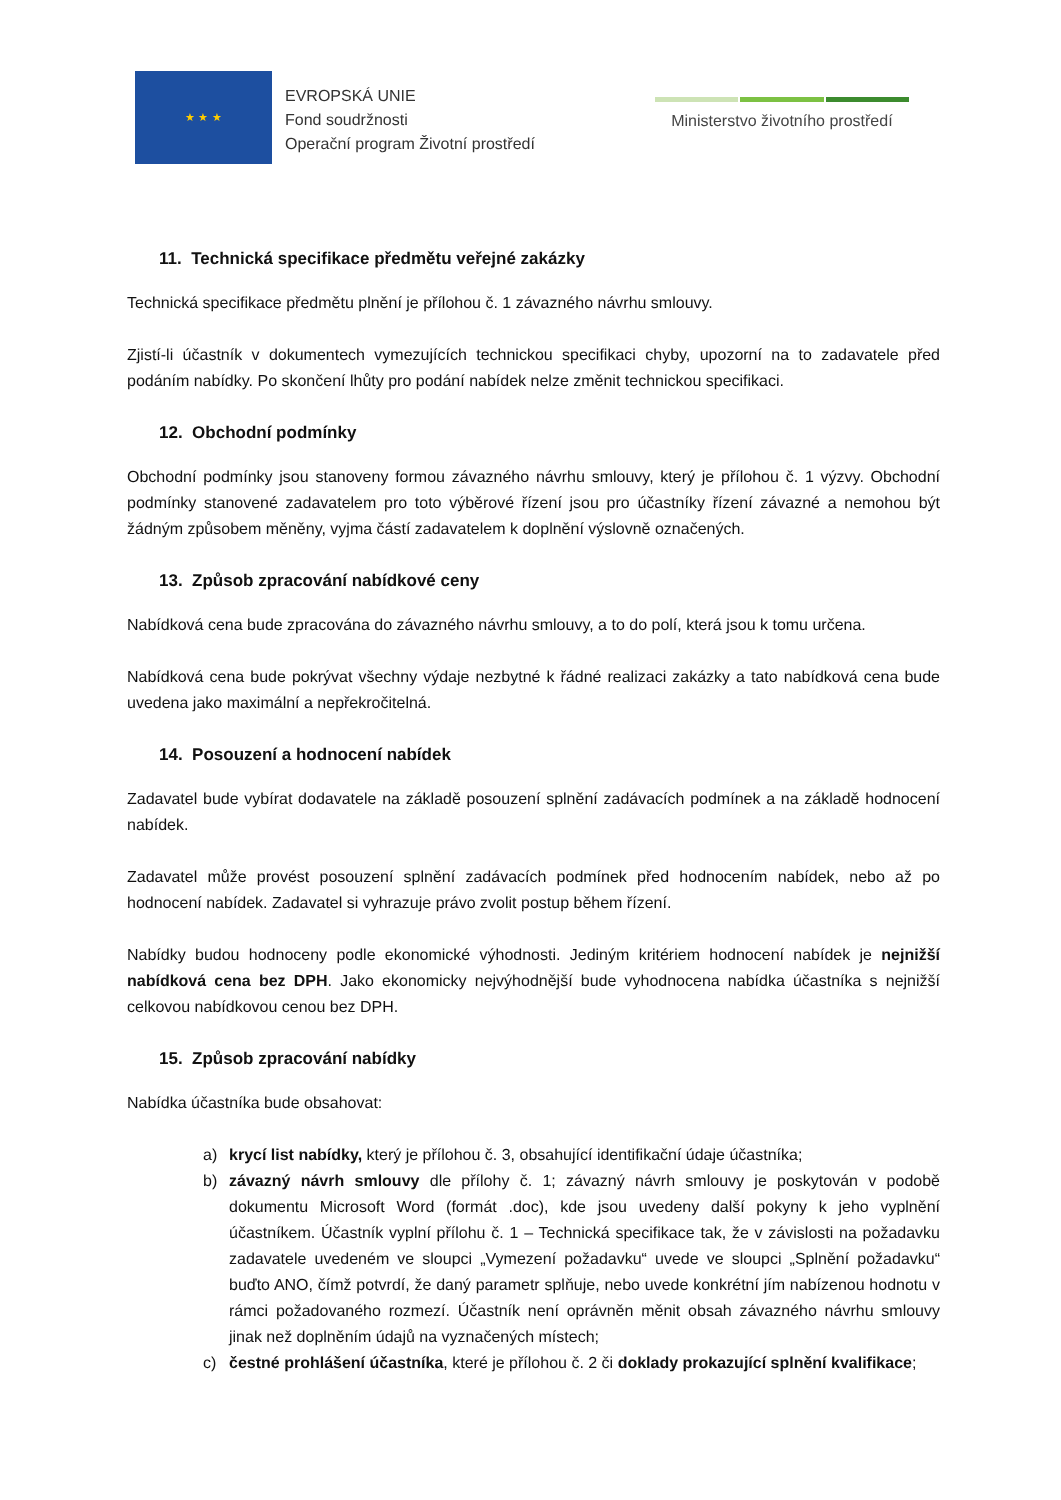★ ★ ★
EVROPSKÁ UNIE
Fond soudržnosti
Operační program Životní prostředí
Ministerstvo životního prostředí
11. Technická specifikace předmětu veřejné zakázky
Technická specifikace předmětu plnění je přílohou č. 1 závazného návrhu smlouvy.
Zjistí-li účastník v dokumentech vymezujících technickou specifikaci chyby, upozorní na to zadavatele před podáním nabídky. Po skončení lhůty pro podání nabídek nelze změnit technickou specifikaci.
12. Obchodní podmínky
Obchodní podmínky jsou stanoveny formou závazného návrhu smlouvy, který je přílohou č. 1 výzvy. Obchodní podmínky stanovené zadavatelem pro toto výběrové řízení jsou pro účastníky řízení závazné a nemohou být žádným způsobem měněny, vyjma částí zadavatelem k doplnění výslovně označených.
13. Způsob zpracování nabídkové ceny
Nabídková cena bude zpracována do závazného návrhu smlouvy, a to do polí, která jsou k tomu určena.
Nabídková cena bude pokrývat všechny výdaje nezbytné k řádné realizaci zakázky a tato nabídková cena bude uvedena jako maximální a nepřekročitelná.
14. Posouzení a hodnocení nabídek
Zadavatel bude vybírat dodavatele na základě posouzení splnění zadávacích podmínek a na základě hodnocení nabídek.
Zadavatel může provést posouzení splnění zadávacích podmínek před hodnocením nabídek, nebo až po hodnocení nabídek. Zadavatel si vyhrazuje právo zvolit postup během řízení.
Nabídky budou hodnoceny podle ekonomické výhodnosti. Jediným kritériem hodnocení nabídek je nejnižší nabídková cena bez DPH. Jako ekonomicky nejvýhodnější bude vyhodnocena nabídka účastníka s nejnižší celkovou nabídkovou cenou bez DPH.
15. Způsob zpracování nabídky
Nabídka účastníka bude obsahovat:
a) krycí list nabídky, který je přílohou č. 3, obsahující identifikační údaje účastníka;
b) závazný návrh smlouvy dle přílohy č. 1; závazný návrh smlouvy je poskytován v podobě dokumentu Microsoft Word (formát .doc), kde jsou uvedeny další pokyny k jeho vyplnění účastníkem. Účastník vyplní přílohu č. 1 – Technická specifikace tak, že v závislosti na požadavku zadavatele uvedeném ve sloupci „Vymezení požadavku“ uvede ve sloupci „Splnění požadavku“ buďto ANO, čímž potvrdí, že daný parametr splňuje, nebo uvede konkrétní jím nabízenou hodnotu v rámci požadovaného rozmezí. Účastník není oprávněn měnit obsah závazného návrhu smlouvy jinak než doplněním údajů na vyznačených místech;
c) čestné prohlášení účastníka, které je přílohou č. 2 či doklady prokazující splnění kvalifikace;